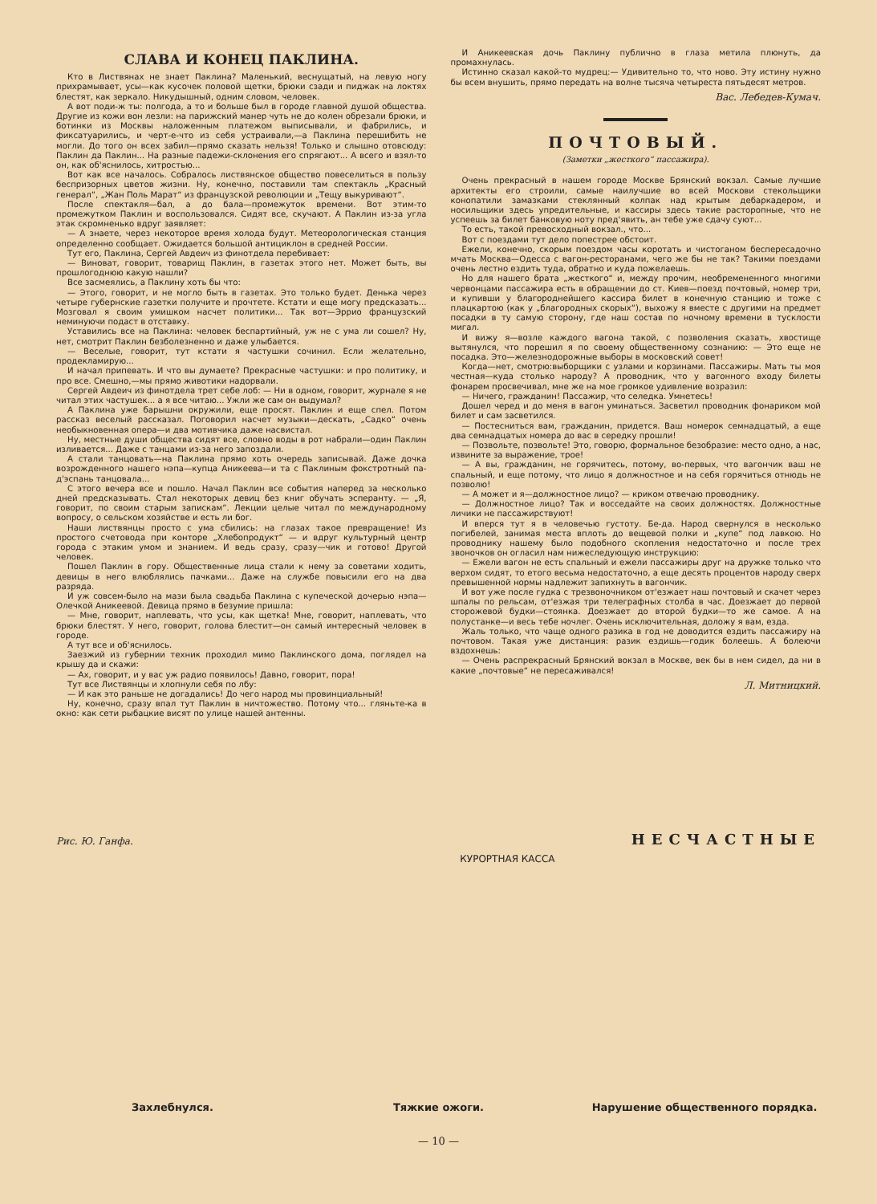СЛАВА И КОНЕЦ ПАКЛИНА.
Кто в Листвянах не знает Паклина? Маленький, веснущатый, на левую ногу прихрамывает, усы—как кусочек половой щетки, брюки сзади и пиджак на локтях блестят, как зеркало. Никудышный, одним словом, человек.
А вот поди-ж ты: полгода, а то и больше был в городе главной душой общества. Другие из кожи вон лезли: на парижский манер чуть не до колен обрезали брюки, и ботинки из Москвы наложенным платежом выписывали, и фабрились, и фиксатуарились, и черт-е-что из себя устраивали,—а Паклина перешибить не могли. До того он всех забил—прямо сказать нельзя! Только и слышно отовсюду: Паклин да Паклин... На разные падежи-склонения его спрягают... А всего и взял-то он, как об'яснилось, хитростью...
Вот как все началось. Собралось листвянское общество повеселиться в пользу беспризорных цветов жизни. Ну, конечно, поставили там спектакль „Красный генерал“, „Жан Поль Марат“ из французской революции и „Тещу выкуривают“.
После спектакля—бал, а до бала—промежуток времени. Вот этим-то промежутком Паклин и воспользовался. Сидят все, скучают. А Паклин из-за угла этак скромненько вдруг заявляет:
— А знаете, через некоторое время холода будут. Метеорологическая станция определенно сообщает. Ожидается большой антициклон в средней России.
Тут его, Паклина, Сергей Авдеич из финотдела перебивает:
— Виноват, говорит, товарищ Паклин, в газетах этого нет. Может быть, вы прошлогоднюю какую нашли?
Все засмеялись, а Паклину хоть бы что:
— Этого, говорит, и не могло быть в газетах. Это только будет. Денька через четыре губернские газетки получите и прочтете. Кстати и еще могу предсказать... Мозговал я своим умишком насчет политики... Так вот—Эррио французский неминуючи подаст в отставку.
Уставились все на Паклина: человек беспартийный, уж не с ума ли сошел? Ну, нет, смотрит Паклин безболезненно и даже улыбается.
— Веселые, говорит, тут кстати я частушки сочинил. Если желательно, продекламирую...
И начал припевать. И что вы думаете? Прекрасные частушки: и про политику, и про все. Смешно,—мы прямо животики надорвали.
Сергей Авдеич из финотдела трет себе лоб: — Ни в одном, говорит, журнале я не читал этих частушек... а я все читаю... Ужли же сам он выдумал?
А Паклина уже барышни окружили, еще просят. Паклин и еще спел. Потом рассказ веселый рассказал. Поговорил насчет музыки—дескать, „Садко“ очень необыкновенная опера—и два мотивчика даже насвистал.
Ну, местные души общества сидят все, словно воды в рот набрали—один Паклин изливается... Даже с танцами из-за него запоздали.
А стали танцовать—на Паклина прямо хоть очередь записывай. Даже дочка возрожденного нашего нэпа—купца Аникеева—и та с Паклиным фокстротный па-д'эспань танцовала...
С этого вечера все и пошло. Начал Паклин все события наперед за несколько дней предсказывать. Стал некоторых девиц без книг обучать эсперанту. — „Я, говорит, по своим старым запискам“. Лекции целые читал по международному вопросу, о сельском хозяйстве и есть ли бог.
Наши листвянцы просто с ума сбились: на глазах такое превращение! Из простого счетовода при конторе „Хлебопродукт“ — и вдруг культурный центр города с этаким умом и знанием. И ведь сразу, сразу—чик и готово! Другой человек.
Пошел Паклин в гору. Общественные лица стали к нему за советами ходить, девицы в него влюблялись пачками... Даже на службе повысили его на два разряда.
И уж совсем-было на мази была свадьба Паклина с купеческой дочерью нэпа—Олечкой Аникеевой. Девица прямо в безумие пришла:
— Мне, говорит, наплевать, что усы, как щетка! Мне, говорит, наплевать, что брюки блестят. У него, говорит, голова блестит—он самый интересный человек в городе.
А тут все и об'яснилось.
Заезжий из губернии техник проходил мимо Паклинского дома, поглядел на крышу да и скажи:
— Ах, говорит, и у вас уж радио появилось! Давно, говорит, пора!
Тут все Листвянцы и хлопнули себя по лбу:
— И как это раньше не догадались! До чего народ мы провинциальный!
Ну, конечно, сразу впал тут Паклин в ничтожество. Потому что... гляньте-ка в окно: как сети рыбацкие висят по улице нашей антенны.
И Аникеевская дочь Паклину публично в глаза метила плюнуть, да промахнулась.
Истинно сказал какой-то мудрец:— Удивительно то, что ново. Эту истину нужно бы всем внушить, прямо передать на волне тысяча четыреста пятьдесят метров.
Вас. Лебедев-Кумач.
ПОЧТОВЫЙ.
(Заметки „жесткого“ пассажира).
Очень прекрасный в нашем городе Москве Брянский вокзал. Самые лучшие архитекты его строили, самые наилучшие во всей Москови стекольщики конопатили замазками стеклянный колпак над крытым дебаркадером, и носильщики здесь упредительные, и кассиры здесь такие расторопные, что не успеешь за билет банковую ноту пред'явить, ан тебе уже сдачу суют...
То есть, такой превосходный вокзал., что...
Вот с поездами тут дело попестрее обстоит.
Ежели, конечно, скорым поездом часы коротать и чистоганом беспересадочно мчать Москва—Одесса с вагон-ресторанами, чего же бы не так? Такими поездами очень лестно ездить туда, обратно и куда пожелаешь.
Но для нашего брата „жесткого“ и, между прочим, необремененного многими червонцами пассажира есть в обращении до ст. Киев—поезд почтовый, номер три, и купивши у благороднейшего кассира билет в конечную станцию и тоже с плацкартою (как у „благородных скорых“), выхожу я вместе с другими на предмет посадки в ту самую сторону, где наш состав по ночному времени в тусклости мигал.
И вижу я—возле каждого вагона такой, с позволения сказать, хвостище вытянулся, что порешил я по своему общественному сознанию: — Это еще не посадка. Это—железнодорожные выборы в московский совет!
Когда—нет, смотрю:выборщики с узлами и корзинами. Пассажиры. Мать ты моя честная—куда столько народу? А проводник, что у вагонного входу билеты фонарем просвечивал, мне же на мое громкое удивление возразил:
— Ничего, гражданин! Пассажир, что селедка. Умнетесь!
Дошел черед и до меня в вагон уминаться. Засветил проводник фонариком мой билет и сам засветился.
— Постесниться вам, гражданин, придется. Ваш номерок семнадцатый, а еще два семнадцатых номера до вас в середку прошли!
— Позвольте, позвольте! Это, говорю, формальное безобразие: место одно, а нас, извините за выражение, трое!
— А вы, гражданин, не горячитесь, потому, во-первых, что вагончик ваш не спальный, и еще потому, что лицо я должностное и на себя горячиться отнюдь не позволю!
— А может и я—должностное лицо? — криком отвечаю проводнику.
— Должностное лицо? Так и восседайте на своих должностях. Должностные личики не пассажирствуют!
И вперся тут я в человечью густоту. Бе-да. Народ свернулся в несколько погибелей, занимая места вплоть до вещевой полки и „купе“ под лавкою. Но проводнику нашему было подобного скопления недостаточно и после трех звоночков он огласил нам нижеследующую инструкцию:
— Ежели вагон не есть спальный и ежели пассажиры друг на дружке только что верхом сидят, то етого весьма недостаточно, а еще десять процентов народу сверх превышенной нормы надлежит запихнуть в вагончик.
И вот уже после гудка с трезвоночником от'езжает наш почтовый и скачет через шпалы по рельсам, от'езжая три телеграфных столба в час. Доезжает до первой сторожевой будки—стоянка. Доезжает до второй будки—то же самое. А на полустанке—и весь тебе ночлег. Очень исключительная, доложу я вам, езда.
Жаль только, что чаще одного разика в год не доводится ездить пассажиру на почтовом. Такая уже дистанция: разик ездишь—годик болеешь. А болеючи вздохнешь:
— Очень распрекрасный Брянский вокзал в Москве, век бы в нем сидел, да ни в какие „почтовые“ не пересаживался!
Л. Митницкий.
Рис. Ю. Ганфа. НЕСЧАСТНЫЕ
Захлебнулся.
КУРОРТНАЯ КАССА
Тяжкие ожоги.
Нарушение общественного порядка.
— 10 —